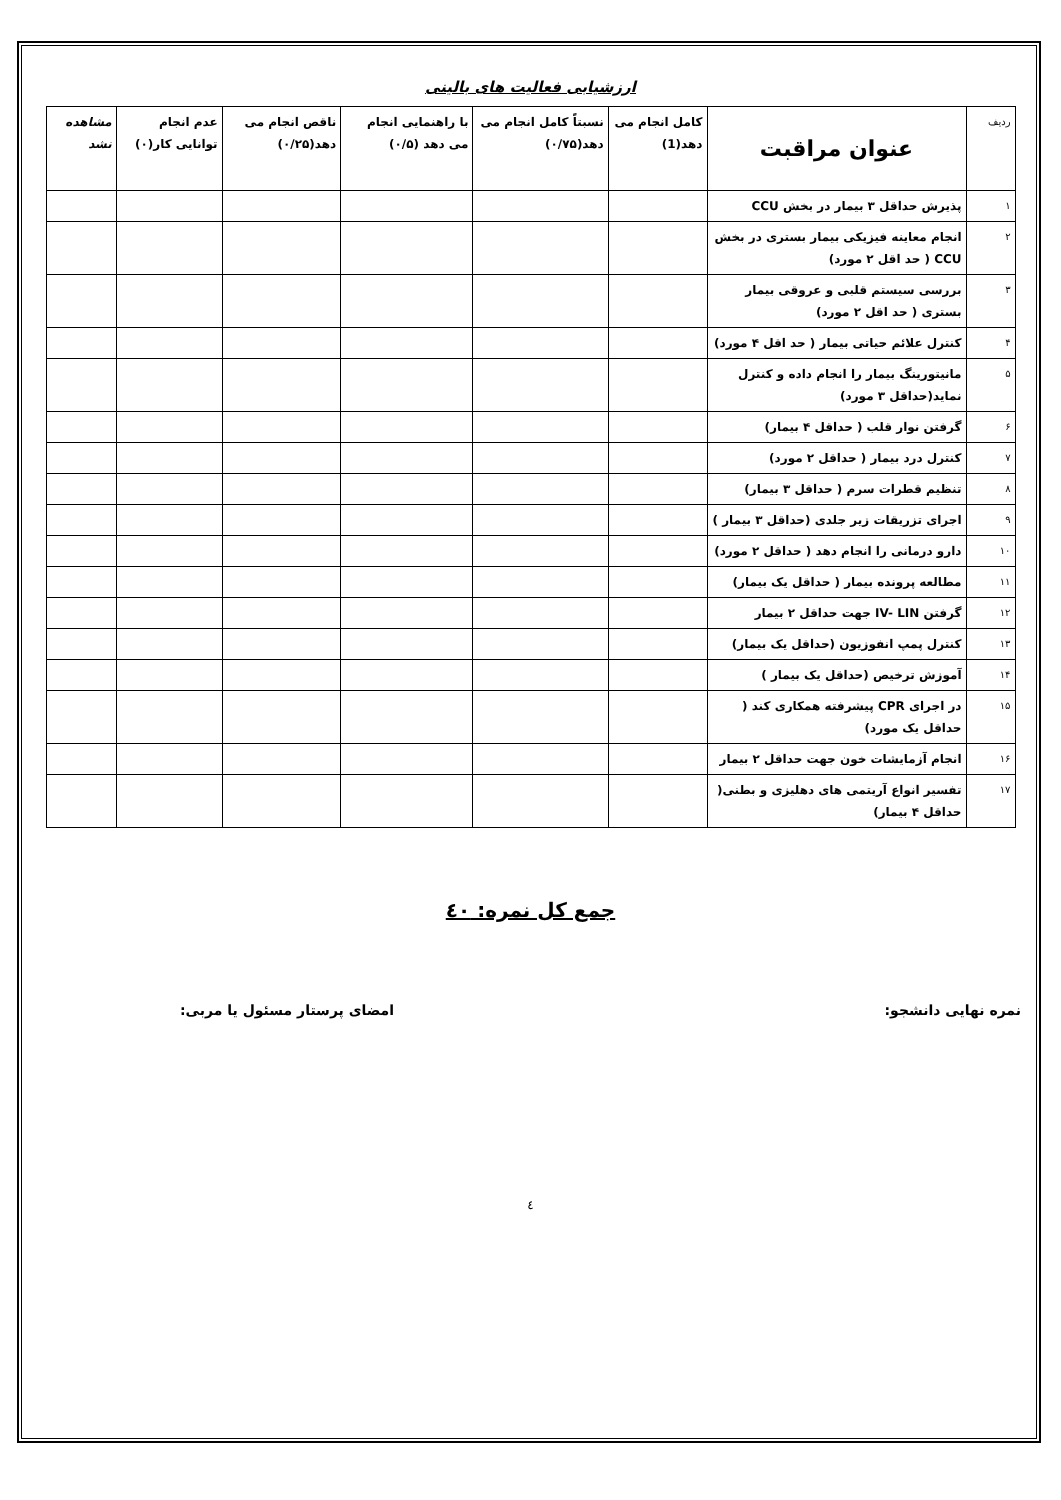ارزشیابی فعالیت های بالینی
| ردیف | عنوان مراقبت | کامل انجام می دهد(1) | نسبتاً کامل انجام می دهد(۰/۷۵) | با راهنمایی انجام می دهد (۰/۵) | ناقص انجام می دهد(۰/۲۵) | عدم انجام توانایی کار(۰) | مشاهده نشد |
| --- | --- | --- | --- | --- | --- | --- | --- |
| ۱ | پذیرش حداقل ۳ بیمار در بخش CCU | | | | | | |
| ۲ | انجام معاینه فیزیکی بیمار بستری در بخش CCU ( حد اقل ۲ مورد) | | | | | | |
| ۳ | بررسی سیستم قلبی و عروقی بیمار بستری ( حد اقل ۲ مورد) | | | | | | |
| ۴ | کنترل علائم حیاتی بیمار ( حد اقل ۴ مورد) | | | | | | |
| ۵ | مانیتورینگ بیمار را انجام داده و کنترل نماید(حداقل ۳ مورد) | | | | | | |
| ۶ | گرفتن نوار قلب ( حداقل ۴ بیمار) | | | | | | |
| ۷ | کنترل درد بیمار ( حداقل ۲ مورد) | | | | | | |
| ۸ | تنظیم قطرات سرم ( حداقل ۳ بیمار) | | | | | | |
| ۹ | اجرای تزریقات زیر جلدی (حداقل ۳ بیمار ) | | | | | | |
| ۱۰ | دارو درمانی را انجام دهد ( حداقل ۲ مورد) | | | | | | |
| ۱۱ | مطالعه پرونده بیمار ( حداقل یک بیمار) | | | | | | |
| ۱۲ | گرفتن IV- LIN جهت حداقل ۲ بیمار | | | | | | |
| ۱۳ | کنترل پمپ انفوزیون (حداقل یک بیمار) | | | | | | |
| ۱۴ | آموزش ترخیص (حداقل یک بیمار ) | | | | | | |
| ۱۵ | در اجرای CPR پیشرفته همکاری کند ( حداقل یک مورد) | | | | | | |
| ۱۶ | انجام آزمایشات خون جهت حداقل ۲ بیمار | | | | | | |
| ۱۷ | تفسیر انواع آریتمی های دهلیزی و بطنی( حداقل ۴ بیمار) | | | | | | |
جمع کل نمره: ٤٠
نمره نهایی دانشجو: امضای پرستار مسئول یا مربی:
٤